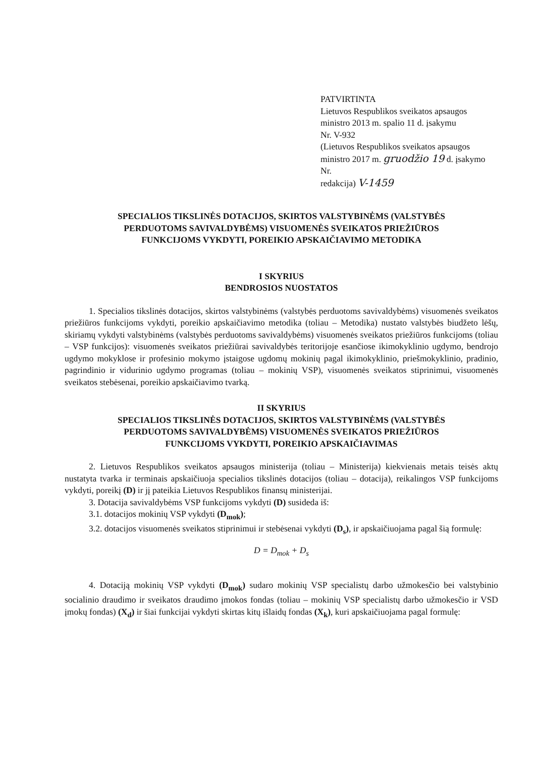PATVIRTINTA
Lietuvos Respublikos sveikatos apsaugos
ministro 2013 m. spalio 11 d. įsakymu
Nr. V-932
(Lietuvos Respublikos sveikatos apsaugos
ministro 2017 m. gruodžio 19 d. įsakymo Nr.
redakcija) V-1459
SPECIALIOS TIKSLINĖS DOTACIJOS, SKIRTOS VALSTYBINĖMS (VALSTYBĖS
PERDUOTOMS SAVIVALDYBĖMS) VISUOMENĖS SVEIKATOS PRIEŽIŪROS
FUNKCIJOMS VYKDYTI, POREIKIO APSKAIČIAVIMO METODIKA
I SKYRIUS
BENDROSIOS NUOSTATOS
1. Specialios tikslinės dotacijos, skirtos valstybinėms (valstybės perduotoms savivaldybėms) visuomenės sveikatos priežiūros funkcijoms vykdyti, poreikio apskaičiavimo metodika (toliau – Metodika) nustato valstybės biudžeto lėšų, skiriamų vykdyti valstybinėms (valstybės perduotoms savivaldybėms) visuomenės sveikatos priežiūros funkcijoms (toliau – VSP funkcijos): visuomenės sveikatos priežiūrai savivaldybės teritorijoje esančiose ikimokyklinio ugdymo, bendrojo ugdymo mokyklose ir profesinio mokymo įstaigose ugdomų mokinių pagal ikimokyklinio, priešmokyklinio, pradinio, pagrindinio ir vidurinio ugdymo programas (toliau – mokinių VSP), visuomenės sveikatos stiprinimui, visuomenės sveikatos stebėsenai, poreikio apskaičiavimo tvarką.
II SKYRIUS
SPECIALIOS TIKSLINĖS DOTACIJOS, SKIRTOS VALSTYBINĖMS (VALSTYBĖS
PERDUOTOMS SAVIVALDYBĖMS) VISUOMENĖS SVEIKATOS PRIEŽIŪROS
FUNKCIJOMS VYKDYTI, POREIKIO APSKAIČIAVIMAS
2. Lietuvos Respublikos sveikatos apsaugos ministerija (toliau – Ministerija) kiekvienais metais teisės aktų nustatyta tvarka ir terminais apskaičiuoja specialios tikslinės dotacijos (toliau – dotacija), reikalingos VSP funkcijoms vykdyti, poreikį (D) ir jį pateikia Lietuvos Respublikos finansų ministerijai.
3. Dotacija savivaldybėms VSP funkcijoms vykdyti (D) susideda iš:
3.1. dotacijos mokinių VSP vykdyti (D<sub>mok</sub>);
3.2. dotacijos visuomenės sveikatos stiprinimui ir stebėsenai vykdyti (D<sub>s</sub>), ir apskaičiuojama pagal šią formulę:
D = D<sub>mok</sub> + D<sub>s</sub>
4. Dotaciją mokinių VSP vykdyti (D<sub>mok</sub>) sudaro mokinių VSP specialistų darbo užmokesčio bei valstybinio socialinio draudimo ir sveikatos draudimo įmokos fondas (toliau – mokinių VSP specialistų darbo užmokesčio ir VSD įmokų fondas) (X<sub>d</sub>) ir šiai funkcijai vykdyti skirtas kitų išlaidų fondas (X<sub>k</sub>), kuri apskaičiuojama pagal formulę: